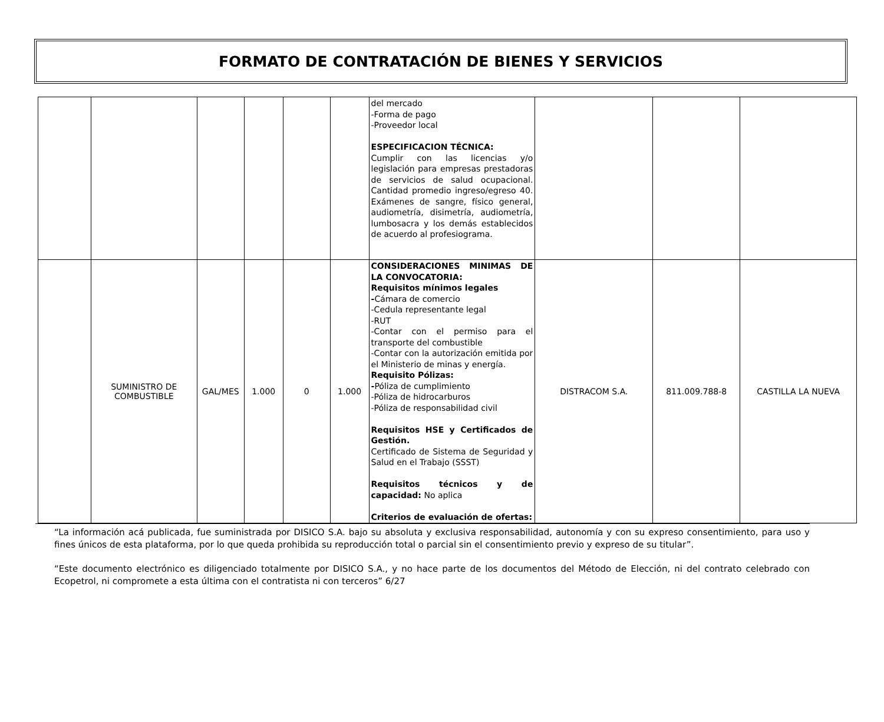FORMATO DE CONTRATACIÓN DE BIENES Y SERVICIOS
| | | | | | | del mercado -Forma de pago -Proveedor local ESPECIFICACION TÉCNICA: Cumplir con las licencias y/o legislación para empresas prestadoras de servicios de salud ocupacional. Cantidad promedio ingreso/egreso 40. Exámenes de sangre, físico general, audiometría, disimetría, audiometría, lumbosacra y los demás establecidos de acuerdo al profesiograma. | | | |
| | SUMINISTRO DE COMBUSTIBLE | GAL/MES | 1.000 | 0 | 1.000 | CONSIDERACIONES MINIMAS DE LA CONVOCATORIA: Requisitos mínimos legales - Cámara de comercio -Cedula representante legal -RUT -Contar con el permiso para el transporte del combustible -Contar con la autorización emitida por el Ministerio de minas y energía. Requisito Pólizas: - Póliza de cumplimiento -Póliza de hidrocarburos -Póliza de responsabilidad civil Requisitos HSE y Certificados de Gestión. Certificado de Sistema de Seguridad y Salud en el Trabajo (SSST) Requisitos técnicos y de capacidad: No aplica Criterios de evaluación de ofertas: | DISTRACOM S.A. | 811.009.788-8 | CASTILLA LA NUEVA |
“La información acá publicada, fue suministrada por DISICO S.A. bajo su absoluta y exclusiva responsabilidad, autonomía y con su expreso consentimiento, para uso y fines únicos de esta plataforma, por lo que queda prohibida su reproducción total o parcial sin el consentimiento previo y expreso de su titular”.
“Este documento electrónico es diligenciado totalmente por DISICO S.A., y no hace parte de los documentos del Método de Elección, ni del contrato celebrado con Ecopetrol, ni compromete a esta última con el contratista ni con terceros” 6/27